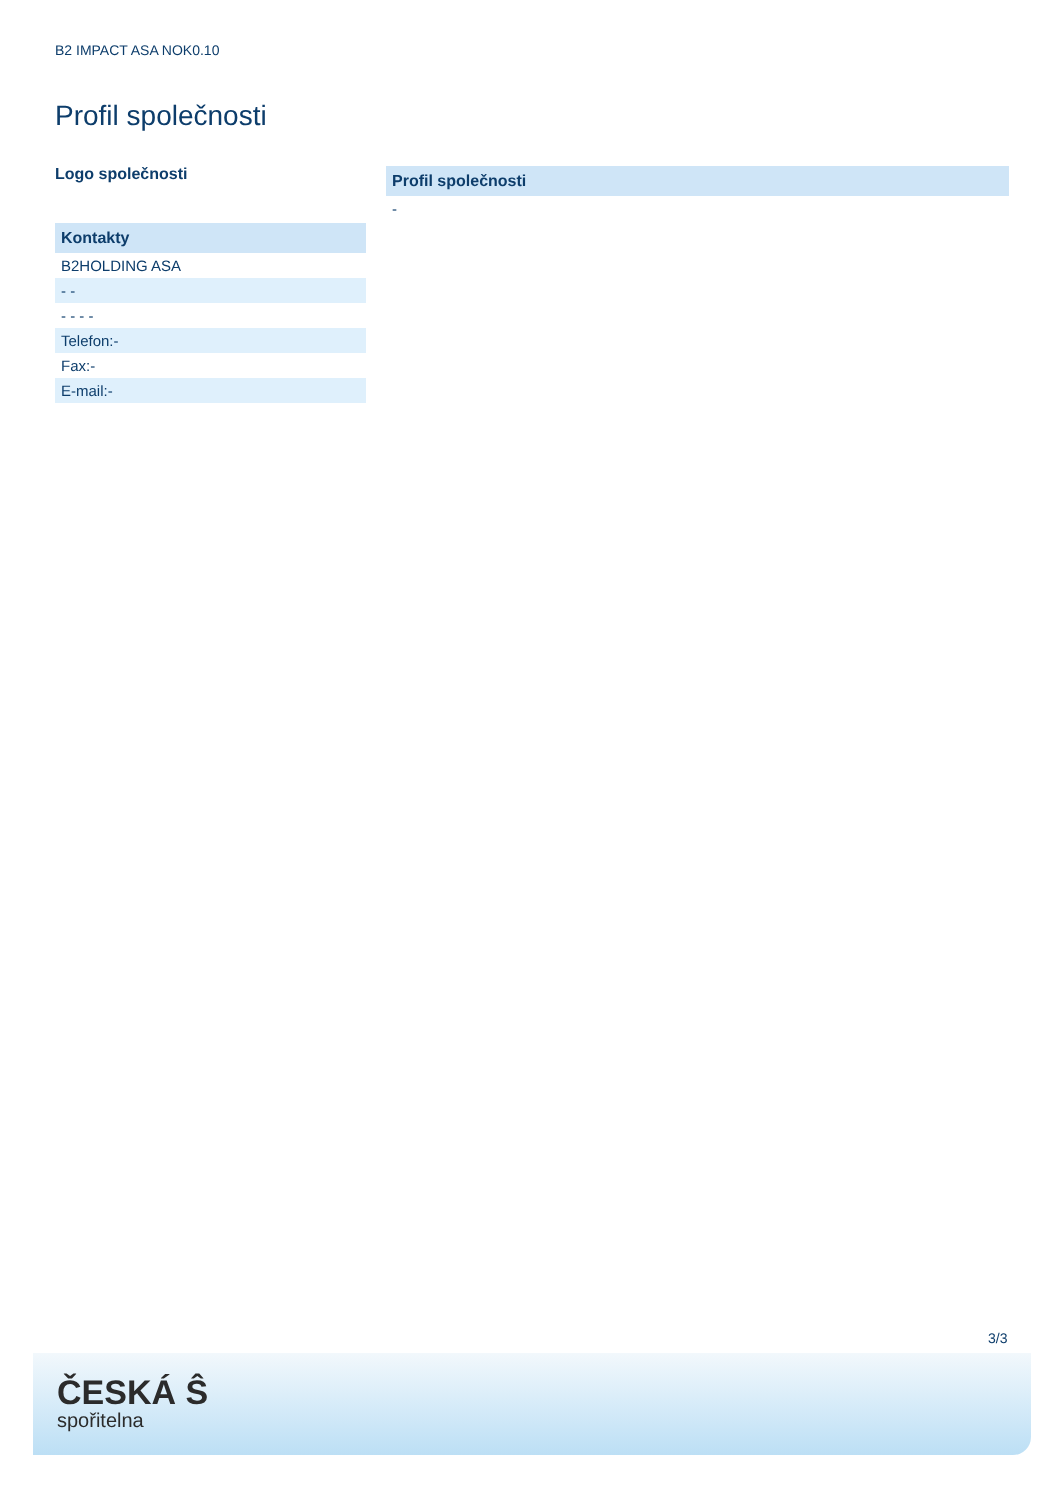B2 IMPACT ASA NOK0.10
Profil společnosti
Logo společnosti
| Kontakty |
| --- |
| B2HOLDING ASA |
| - - |
| - - - - |
| Telefon:- |
| Fax:- |
| E-mail:- |
| Profil společnosti |
| --- |
| - |
3/3
ČESKÁ Ŝ
spořitelna